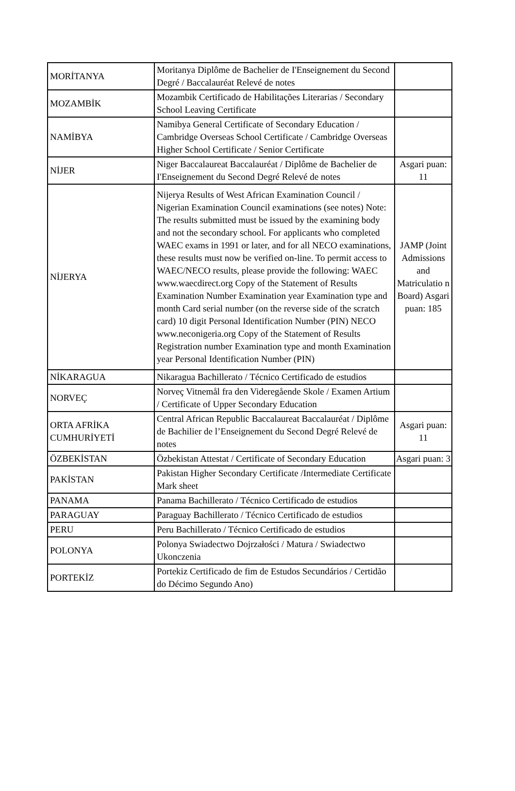| MORİTANYA | Moritanya Diplôme de Bachelier de I'Enseignement du Second Degré / Baccalauréat Relevé de notes | |
| MOZAMBİK | Mozambik Certificado de Habilitações Literarias / Secondary School Leaving Certificate | |
| NAMİBYA | Namibya General Certificate of Secondary Education / Cambridge Overseas School Certificate / Cambridge Overseas Higher School Certificate / Senior Certificate | |
| NİJER | Niger Baccalaureat Baccalauréat / Diplôme de Bachelier de I'Enseignement du Second Degré Relevé de notes | Asgari puan: 11 |
| NİJERYA | Nijerya Results of West African Examination Council / Nigerian Examination Council examinations (see notes) Note: The results submitted must be issued by the examining body and not the secondary school. For applicants who completed WAEC exams in 1991 or later, and for all NECO examinations, these results must now be verified on-line. To permit access to WAEC/NECO results, please provide the following: WAEC www.waecdirect.org Copy of the Statement of Results Examination Number Examination year Examination type and month Card serial number (on the reverse side of the scratch card) 10 digit Personal Identification Number (PIN) NECO www.neconigeria.org Copy of the Statement of Results Registration number Examination type and month Examination year Personal Identification Number (PIN) | JAMP (Joint Admissions and Matriculatio n Board) Asgari puan: 185 |
| NİKARAGUA | Nikaragua Bachillerato / Técnico Certificado de estudios | |
| NORVEÇ | Norveç Vitnemål fra den Videregående Skole / Examen Artium / Certificate of Upper Secondary Education | |
| ORTA AFRİKA CUMHURİYETİ | Central African Republic Baccalaureat Baccalauréat / Diplôme de Bachilier de l’Enseignement du Second Degré Relevé de notes | Asgari puan: 11 |
| ÖZBEKİSTAN | Özbekistan Attestat / Certificate of Secondary Education | Asgari puan: 3 |
| PAKİSTAN | Pakistan Higher Secondary Certificate /Intermediate Certificate Mark sheet | |
| PANAMA | Panama Bachillerato / Técnico Certificado de estudios | |
| PARAGUAY | Paraguay Bachillerato / Técnico Certificado de estudios | |
| PERU | Peru Bachillerato / Técnico Certificado de estudios | |
| POLONYA | Polonya Swiadectwo Dojrzałości / Matura / Swiadectwo Ukonczenia | |
| PORTEKİZ | Portekiz Certificado de fim de Estudos Secundários / Certidão do Décimo Segundo Ano) | |